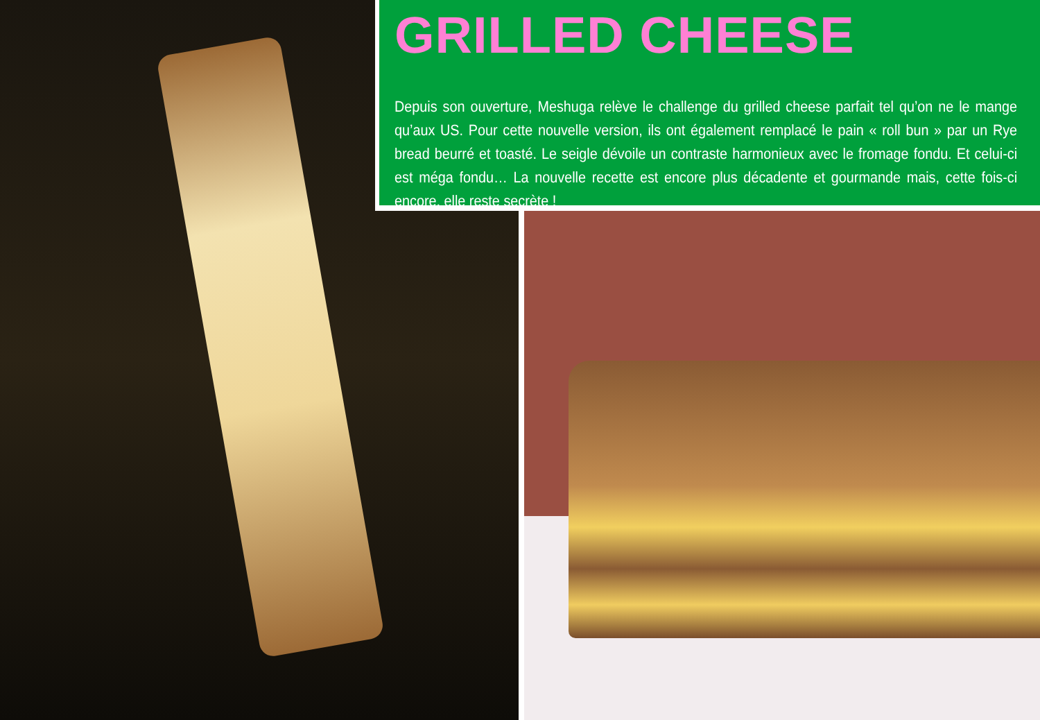GRILLED CHEESE
Depuis son ouverture, Meshuga relève le challenge du grilled cheese parfait tel qu’on ne le mange qu’aux US. Pour cette nouvelle version, ils ont également remplacé le pain « roll bun » par un Rye bread beurré et toasté. Le seigle dévoile un contraste harmonieux avec le fromage fondu. Et celui-ci est méga fondu… La nouvelle recette est encore plus décadente et gourmande mais, cette fois-ci encore, elle reste secrète !